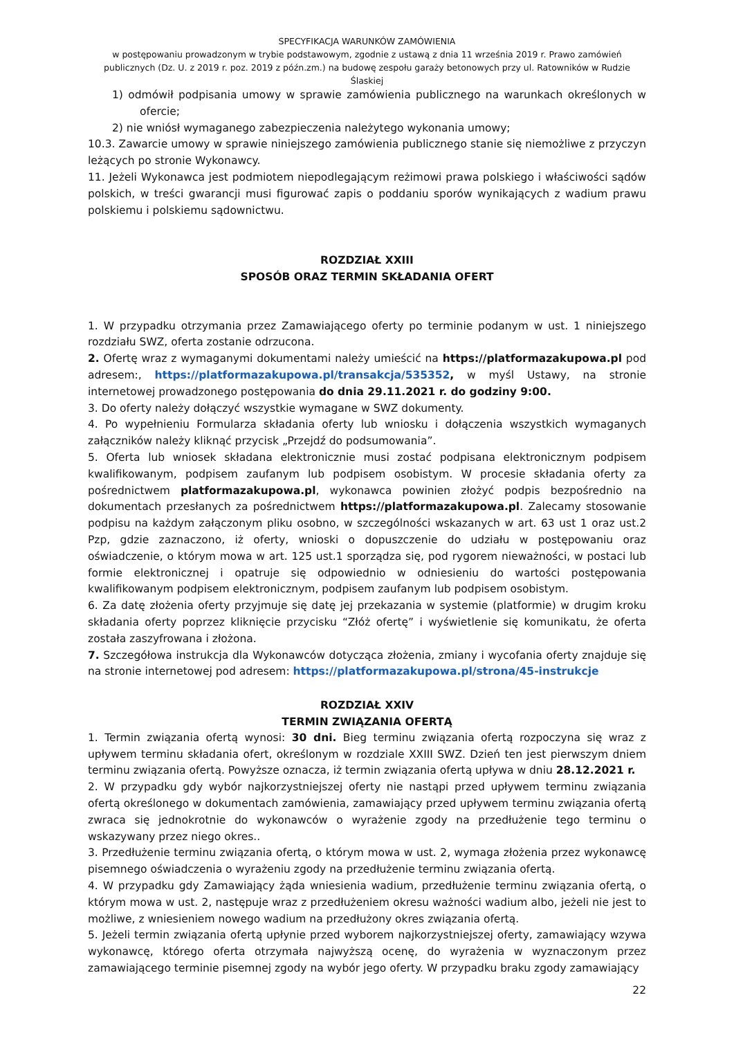SPECYFIKACJA WARUNKÓW ZAMÓWIENIA
w postępowaniu prowadzonym w trybie podstawowym, zgodnie z ustawą z dnia 11 września 2019 r. Prawo zamówień publicznych (Dz. U. z 2019 r. poz. 2019 z późn.zm.) na budowę zespołu garaży betonowych przy ul. Ratowników w Rudzie Ślaskiej
1) odmówił podpisania umowy w sprawie zamówienia publicznego na warunkach określonych w ofercie;
2) nie wniósł wymaganego zabezpieczenia należytego wykonania umowy;
10.3. Zawarcie umowy w sprawie niniejszego zamówienia publicznego stanie się niemożliwe z przyczyn leżących po stronie Wykonawcy.
11. Jeżeli Wykonawca jest podmiotem niepodlegającym reżimowi prawa polskiego i właściwości sądów polskich, w treści gwarancji musi figurować zapis o poddaniu sporów wynikających z wadium prawu polskiemu i polskiemu sądownictwu.
ROZDZIAŁ XXIII
SPOSÓB ORAZ TERMIN SKŁADANIA OFERT
1. W przypadku otrzymania przez Zamawiającego oferty po terminie podanym w ust. 1 niniejszego rozdziału SWZ, oferta zostanie odrzucona.
2. Ofertę wraz z wymaganymi dokumentami należy umieścić na https://platformazakupowa.pl pod adresem:, https://platformazakupowa.pl/transakcja/535352, w myśl Ustawy, na stronie internetowej prowadzonego postępowania do dnia 29.11.2021 r. do godziny 9:00.
3. Do oferty należy dołączyć wszystkie wymagane w SWZ dokumenty.
4. Po wypełnieniu Formularza składania oferty lub wniosku i dołączenia wszystkich wymaganych załączników należy kliknąć przycisk „Przejdź do podsumowania”.
5. Oferta lub wniosek składana elektronicznie musi zostać podpisana elektronicznym podpisem kwalifikowanym, podpisem zaufanym lub podpisem osobistym. W procesie składania oferty za pośrednictwem platformazakupowa.pl, wykonawca powinien złożyć podpis bezpośrednio na dokumentach przesłanych za pośrednictwem https://platformazakupowa.pl. Zalecamy stosowanie podpisu na każdym załączonym pliku osobno, w szczególności wskazanych w art. 63 ust 1 oraz ust.2 Pzp, gdzie zaznaczono, iż oferty, wnioski o dopuszczenie do udziału w postępowaniu oraz oświadczenie, o którym mowa w art. 125 ust.1 sporządza się, pod rygorem nieważności, w postaci lub formie elektronicznej i opatruje się odpowiednio w odniesieniu do wartości postępowania kwalifikowanym podpisem elektronicznym, podpisem zaufanym lub podpisem osobistym.
6. Za datę złożenia oferty przyjmuje się datę jej przekazania w systemie (platformie) w drugim kroku składania oferty poprzez kliknięcie przycisku “Złóż ofertę” i wyświetlenie się komunikatu, że oferta została zaszyfrowana i złożona.
7. Szczegółowa instrukcja dla Wykonawców dotycząca złożenia, zmiany i wycofania oferty znajduje się na stronie internetowej pod adresem: https://platformazakupowa.pl/strona/45-instrukcje
ROZDZIAŁ XXIV
TERMIN ZWIĄZANIA OFERTĄ
1. Termin związania ofertą wynosi: 30 dni. Bieg terminu związania ofertą rozpoczyna się wraz z upływem terminu składania ofert, określonym w rozdziale XXIII SWZ. Dzień ten jest pierwszym dniem terminu związania ofertą. Powyższe oznacza, iż termin związania ofertą upływa w dniu 28.12.2021 r.
2. W przypadku gdy wybór najkorzystniejszej oferty nie nastąpi przed upływem terminu związania ofertą określonego w dokumentach zamówienia, zamawiający przed upływem terminu związania ofertą zwraca się jednokrotnie do wykonawców o wyrażenie zgody na przedłużenie tego terminu o wskazywany przez niego okres..
3. Przedłużenie terminu związania ofertą, o którym mowa w ust. 2, wymaga złożenia przez wykonawcę pisemnego oświadczenia o wyrażeniu zgody na przedłużenie terminu związania ofertą.
4. W przypadku gdy Zamawiający żąda wniesienia wadium, przedłużenie terminu związania ofertą, o którym mowa w ust. 2, następuje wraz z przedłużeniem okresu ważności wadium albo, jeżeli nie jest to możliwe, z wniesieniem nowego wadium na przedłużony okres związania ofertą.
5. Jeżeli termin związania ofertą upłynie przed wyborem najkorzystniejszej oferty, zamawiający wzywa wykonawcę, którego oferta otrzymała najwyższą ocenę, do wyrażenia w wyznaczonym przez zamawiającego terminie pisemnej zgody na wybór jego oferty. W przypadku braku zgody zamawiający
22